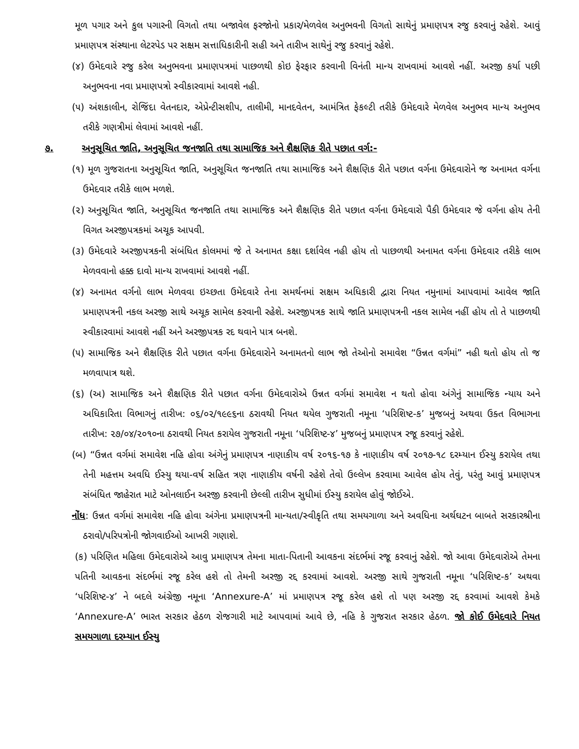મૂળ પગાર અને કુલ પગારની વિગતો તથા બજાવેલ ફરજોનો પ્રકાર/મેળવેલ અનુભવની વિગતો સાથેનું પ્રમાણપત્ર રજુ કરવાનું રહેશે. આવું પ્રમાણપત્ર સંસ્થાના લેટરપેડ પર સક્ષમ સત્તાધિકારીની સહી અને તારીખ સાથેનું રજુ કરવાનું રહેશે.
(૪) ઉમેદવારે રજુ કરેલ અનુભવના પ્રમાણપત્રમાં પાછળથી કોઇ ફેરફાર કરવાની વિનંતી માન્ય રાખવામાં આવશે નહીં. અરજી કર્યા પછી અનુભવના નવા પ્રમાણપત્રો સ્વીકારવામાં આવશે નહી.
(૫) અંશકાલીન, રોજિંદા વેતનદાર, એપ્રેન્ટીસશીપ, તાલીમી, માનદવેતન, આમંત્રિત ફેકલ્ટી તરીકે ઉમેદવારે મેળવેલ અનુભવ માન્ય અનુભવ તરીકે ગણત્રીમાં લેવામાં આવશે નહીં.
૭. અનુસૂચિત જાતિ, અનુસૂચિત જનજાતિ તથા સામાજિક અને શૈક્ષણિક રીતે પછાત વર્ગ:-
(૧) મૂળ ગુજરાતના અનુસૂચિત જાતિ, અનુસૂચિત જનજાતિ તથા સામાજિક અને શૈક્ષણિક રીતે પછાત વર્ગના ઉમેદવારોને જ અનામત વર્ગના ઉમેદવાર તરીકે લાભ મળશે.
(૨) અનુસૂચિત જાતિ, અનુસૂચિત જનજાતિ તથા સામાજિક અને શૈક્ષણિક રીતે પછાત વર્ગના ઉમેદવારો પૈકી ઉમેદવાર જે વર્ગના હોય તેની વિગત અરજીપત્રકમાં અચૂક આપવી.
(૩) ઉમેદવારે અરજીપત્રકની સંબંધિત કોલમમાં જે તે અનામત કક્ષા દર્શાવેલ નહી હોય તો પાછળથી અનામત વર્ગના ઉમેદવાર તરીકે લાભ મેળવવાનો હક્ક દાવો માન્ય રાખવામાં આવશે નહીં.
(૪) અનામત વર્ગનો લાભ મેળવવા ઇચ્છતા ઉમેદવારે તેના સમર્થનમાં સક્ષમ અધિકારી દ્વારા નિયત નમુનામાં આપવામાં આવેલ જાતિ પ્રમાણપત્રની નકલ અરજી સાથે અચૂક સામેલ કરવાની રહેશે. અરજીપત્રક સાથે જાતિ પ્રમાણપત્રની નકલ સામેલ નહીં હોય તો તે પાછળથી સ્વીકારવામાં આવશે નહીં અને અરજીપત્રક રદ થવાને પાત્ર બનશે.
(૫) સામાજિક અને શૈક્ષણિક રીતે પછાત વર્ગના ઉમેદવારોને અનામતનો લાભ જો તેઓનો સમાવેશ “ઉન્નત વર્ગમાં” નહી થતો હોય તો જ મળવાપાત્ર થશે.
(૬) (અ) સામાજિક અને શૈક્ષણિક રીતે પછાત વર્ગના ઉમેદવારોએ ઉન્નત વર્ગમાં સમાવેશ ન થતો હોવા અંગેનું સામાજિક ન્યાય અને અધિકારિતા વિભાગનું તારીખ: ૦૬/૦૨/૧૯૯૬ના ઠરાવથી નિયત થયેલ ગુજરાતી નમૂના ‘પરિશિષ્ટ-ક’ મુજબનું અથવા ઉક્ત વિભાગના તારીખ: ૨૭/૦૪/૨૦૧૦ના ઠરાવથી નિયત કરાયેલ ગુજરાતી નમૂના ‘પરિશિષ્ટ-૪’ મુજબનું પ્રમાણપત્ર રજૂ કરવાનું રહેશે.
(બ) “ઉન્નત વર્ગમાં સમાવેશ નહિ હોવા અંગેનું પ્રમાણપત્ર નાણાકીય વર્ષ ૨૦૧૬-૧૭ કે નાણાકીય વર્ષ ૨૦૧૭-૧૮ દરમ્યાન ઈસ્યુ કરાયેલ તથા તેની મહત્તમ અવધિ ઈસ્યુ થયા-વર્ષ સહિત ત્રણ નાણાકીય વર્ષની રહેશે તેવો ઉલ્લેખ કરવામા આવેલ હોય તેવું, પરંતુ આવું પ્રમાણપત્ર સંબંધિત જાહેરાત માટે ઓનલાઈન અરજી કરવાની છેલ્લી તારીખ સુધીમાં ઈસ્યુ કરાયેલ હોવું જોઈએ.
નોંધ: ઉન્નત વર્ગમાં સમાવેશ નહિ હોવા અંગેના પ્રમાણપત્રની માન્યતા/સ્વીકૃતિ તથા સમયગાળા અને અવધિના અર્થઘટન બાબતે સરકારશ્રીના ઠરાવો/પરિપત્રોની જોગવાઈઓ આખરી ગણાશે.
(ક) પરિણિત મહિલા ઉમેદવારોએ આવુ પ્રમાણપત્ર તેમના માતા-પિતાની આવકના સંદર્ભમાં રજૂ કરવાનું રહેશે. જો આવા ઉમેદવારોએ તેમના પતિની આવકના સંદર્ભમાં રજૂ કરેલ હશે તો તેમની અરજી રદ્દ કરવામાં આવશે. અરજી સાથે ગુજરાતી નમૂના ‘પરિશિષ્ટ-ક’ અથવા ‘પરિશિષ્ટ-૪’ ને બદલે અંગ્રેજી નમૂના ‘Annexure-A’ માં પ્રમાણપત્ર રજૂ કરેલ હશે તો પણ અરજી રદ્દ કરવામાં આવશે કેમકે ‘Annexure-A’ ભારત સરકાર હેઠળ રોજગારી માટે આપવામાં આવે છે, નહિ કે ગુજરાત સરકાર હેઠળ. જો કોઈ ઉમેદવારે નિયત સમયગાળા દરમ્યાન ઈસ્યુ